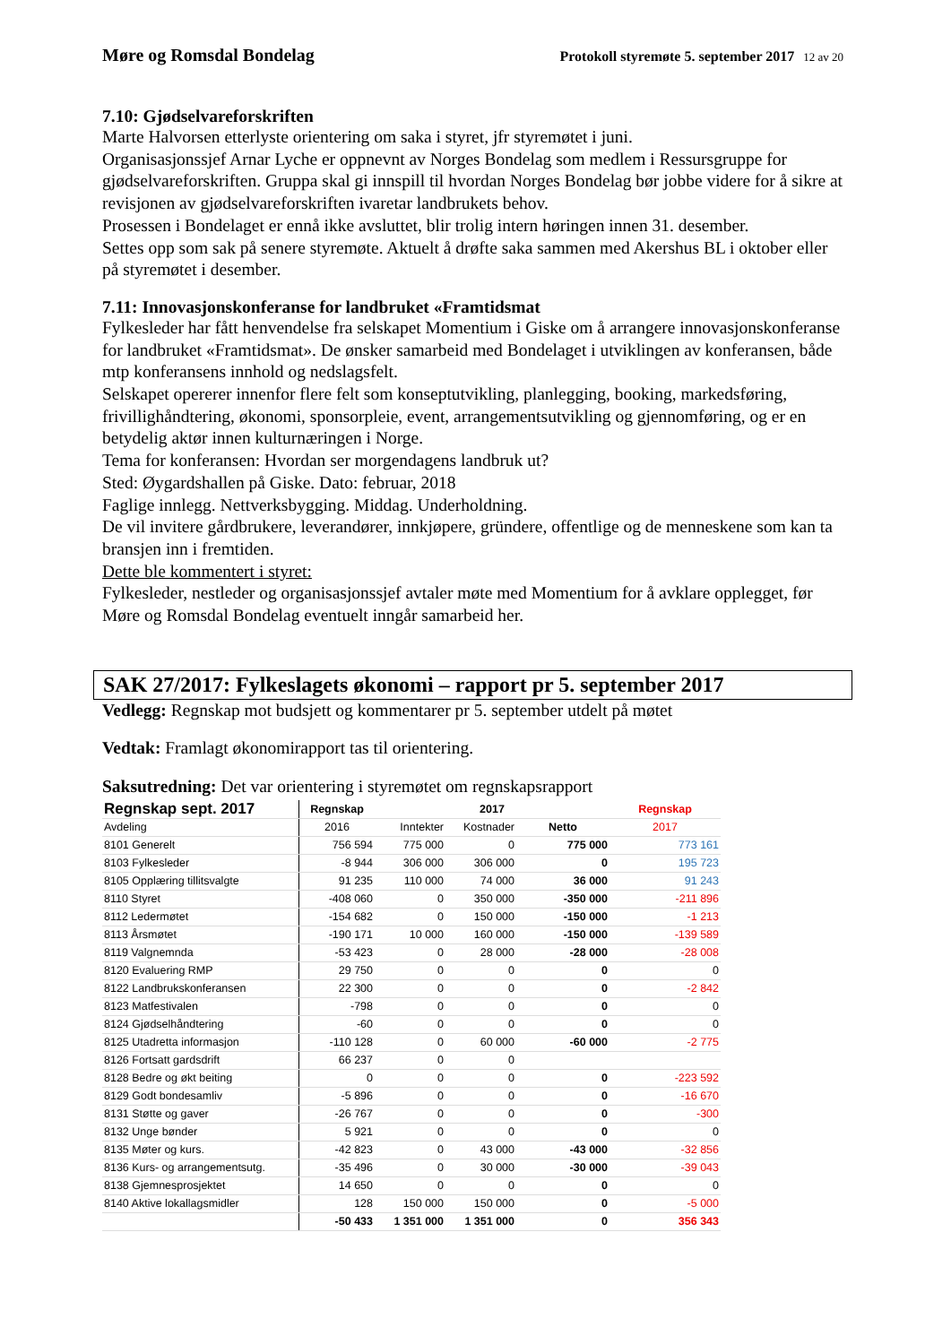Møre og Romsdal Bondelag Protokoll styremøte 5. september 2017 12 av 20
7.10: Gjødselvareforskriften
Marte Halvorsen etterlyste orientering om saka i styret, jfr styremøtet i juni.
Organisasjonssjef Arnar Lyche er oppnevnt av Norges Bondelag som medlem i Ressursgruppe for gjødselvareforskriften. Gruppa skal gi innspill til hvordan Norges Bondelag bør jobbe videre for å sikre at revisjonen av gjødselvareforskriften ivaretar landbrukets behov.
Prosessen i Bondelaget er ennå ikke avsluttet, blir trolig intern høringen innen 31. desember.
Settes opp som sak på senere styremøte. Aktuelt å drøfte saka sammen med Akershus BL i oktober eller på styremøtet i desember.
7.11: Innovasjonskonferanse for landbruket «Framtidsmat
Fylkesleder har fått henvendelse fra selskapet Momentium i Giske om å arrangere innovasjonskonferanse for landbruket «Framtidsmat». De ønsker samarbeid med Bondelaget i utviklingen av konferansen, både mtp konferansens innhold og nedslagsfelt.
Selskapet opererer innenfor flere felt som konseptutvikling, planlegging, booking, markedsføring, frivillighåndtering, økonomi, sponsorpleie, event, arrangementsutvikling og gjennomføring, og er en betydelig aktør innen kulturnæringen i Norge.
Tema for konferansen: Hvordan ser morgendagens landbruk ut?
Sted: Øygardshallen på Giske. Dato: februar, 2018
Faglige innlegg. Nettverksbygging. Middag. Underholdning.
De vil invitere gårdbrukere, leverandører, innkjøpere, gründere, offentlige og de menneskene som kan ta bransjen inn i fremtiden.
Dette ble kommentert i styret:
Fylkesleder, nestleder og organisasjonssjef avtaler møte med Momentium for å avklare opplegget, før Møre og Romsdal Bondelag eventuelt inngår samarbeid her.
SAK 27/2017: Fylkeslagets økonomi – rapport pr 5. september 2017
Vedlegg: Regnskap mot budsjett og kommentarer pr 5. september utdelt på møtet
Vedtak: Framlagt økonomirapport tas til orientering.
Saksutredning: Det var orientering i styremøtet om regnskapsrapport
| Regnskap sept. 2017 | Regnskap | 2017 | | | Regnskap |
| --- | --- | --- | --- | --- | --- |
| Avdeling | 2016 | Inntekter | Kostnader | Netto | 2017 |
| 8101 Generelt | 756 594 | 775 000 | 0 | 775 000 | 773 161 |
| 8103 Fylkesleder | -8 944 | 306 000 | 306 000 | 0 | 195 723 |
| 8105 Opplæring tillitsvalgte | 91 235 | 110 000 | 74 000 | 36 000 | 91 243 |
| 8110 Styret | -408 060 | 0 | 350 000 | -350 000 | -211 896 |
| 8112 Ledermøtet | -154 682 | 0 | 150 000 | -150 000 | -1 213 |
| 8113 Årsmøtet | -190 171 | 10 000 | 160 000 | -150 000 | -139 589 |
| 8119 Valgnemnda | -53 423 | 0 | 28 000 | -28 000 | -28 008 |
| 8120 Evaluering RMP | 29 750 | 0 | 0 | 0 | 0 |
| 8122 Landbrukskonferansen | 22 300 | 0 | 0 | 0 | -2 842 |
| 8123 Matfestivalen | -798 | 0 | 0 | 0 | 0 |
| 8124 Gjødselhåndtering | -60 | 0 | 0 | 0 | 0 |
| 8125 Utadretta informasjon | -110 128 | 0 | 60 000 | -60 000 | -2 775 |
| 8126 Fortsatt gardsdrift | 66 237 | 0 | 0 | | |
| 8128 Bedre og økt beiting | 0 | 0 | 0 | 0 | -223 592 |
| 8129 Godt bondesamliv | -5 896 | 0 | 0 | 0 | -16 670 |
| 8131 Støtte og gaver | -26 767 | 0 | 0 | 0 | -300 |
| 8132 Unge bønder | 5 921 | 0 | 0 | 0 | 0 |
| 8135 Møter og kurs. | -42 823 | 0 | 43 000 | -43 000 | -32 856 |
| 8136 Kurs- og arrangementsutg. | -35 496 | 0 | 30 000 | -30 000 | -39 043 |
| 8138 Gjemnesprosjektet | 14 650 | 0 | 0 | 0 | 0 |
| 8140 Aktive lokallagsmidler | 128 | 150 000 | 150 000 | 0 | -5 000 |
| | -50 433 | 1 351 000 | 1 351 000 | 0 | 356 343 |